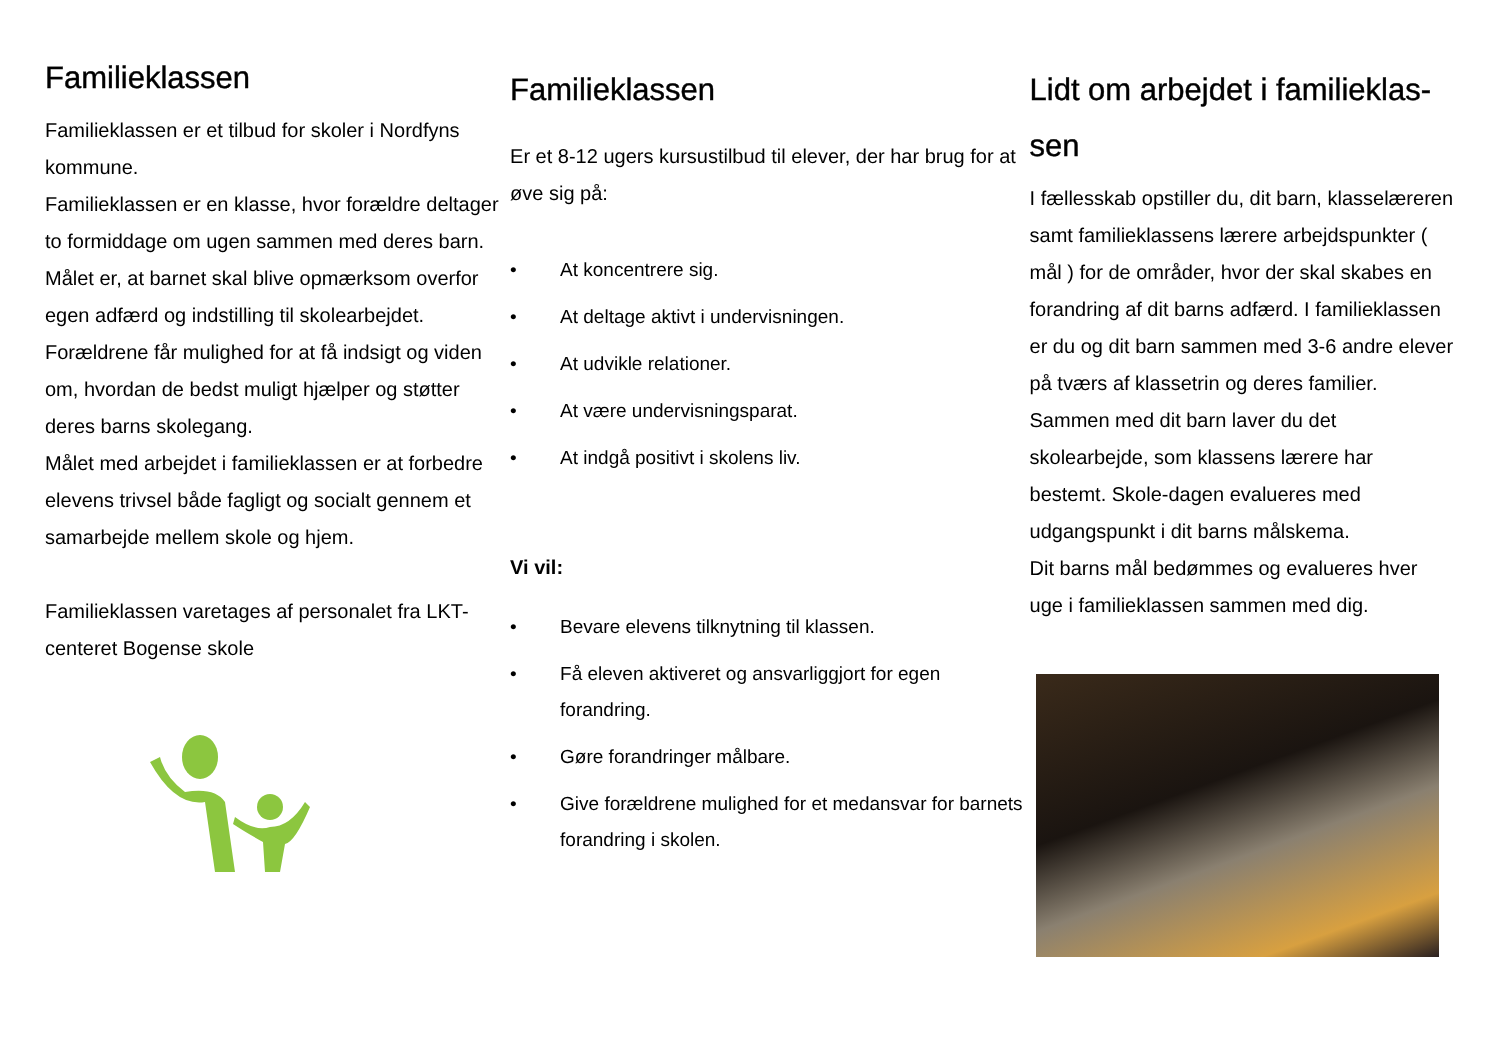Familieklassen
Familieklassen er et tilbud for skoler i Nordfyns kommune.
Familieklassen er en klasse, hvor forældre deltager to formiddage om ugen sammen med deres barn. Målet er, at barnet skal blive opmærksom overfor egen adfærd og indstilling til skolearbejdet.
Forældrene får mulighed for at få indsigt og viden om, hvordan de bedst muligt hjælper og støtter deres barns skolegang.
Målet med arbejdet i familieklassen er at forbedre elevens trivsel både fagligt og socialt gennem et samarbejde mellem skole og hjem.
Familieklassen varetages af personalet fra LKT-centeret Bogense skole
Familieklassen
Er et 8-12 ugers kursustilbud til elever, der har brug for at øve sig på:
• At koncentrere sig.
• At deltage aktivt i undervisningen.
• At udvikle relationer.
• At være undervisningsparat.
• At indgå positivt i skolens liv.
Vi vil:
• Bevare elevens tilknytning til klassen.
• Få eleven aktiveret og ansvarliggjort for egen forandring.
• Gøre forandringer målbare.
• Give forældrene mulighed for et medansvar for barnets forandring i skolen.
Lidt om arbejdet i familieklas-sen
I fællesskab opstiller du, dit barn, klasselæreren samt familieklassens lærere arbejdspunkter ( mål ) for de områder, hvor der skal skabes en forandring af dit barns adfærd. I familieklassen er du og dit barn sammen med 3-6 andre elever på tværs af klassetrin og deres familier. Sammen med dit barn laver du det skolearbejde, som klassens lærere har bestemt. Skole-dagen evalueres med udgangspunkt i dit barns målskema.
Dit barns mål bedømmes og evalueres hver uge i familieklassen sammen med dig.